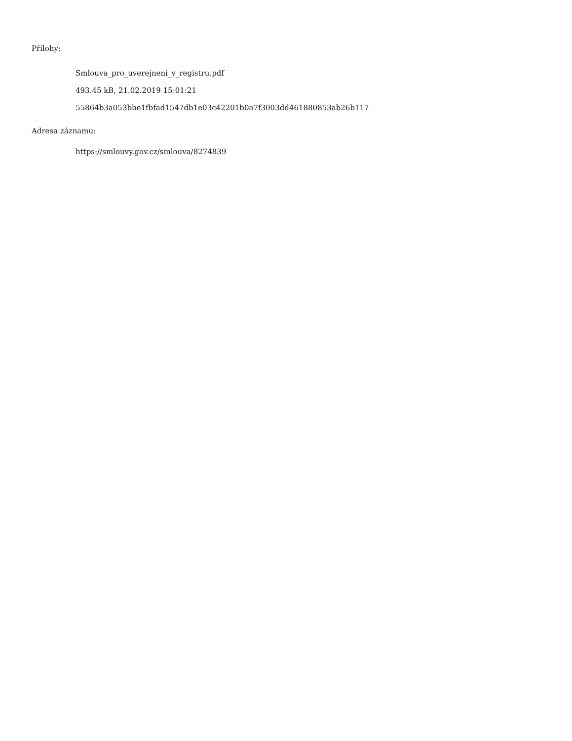Přílohy:
Smlouva_pro_uverejneni_v_registru.pdf
493.45 kB, 21.02.2019 15:01:21
55864b3a053bbe1fbfad1547db1e03c42201b0a7f3003dd461880853ab26b117
Adresa záznamu:
https://smlouvy.gov.cz/smlouva/8274839